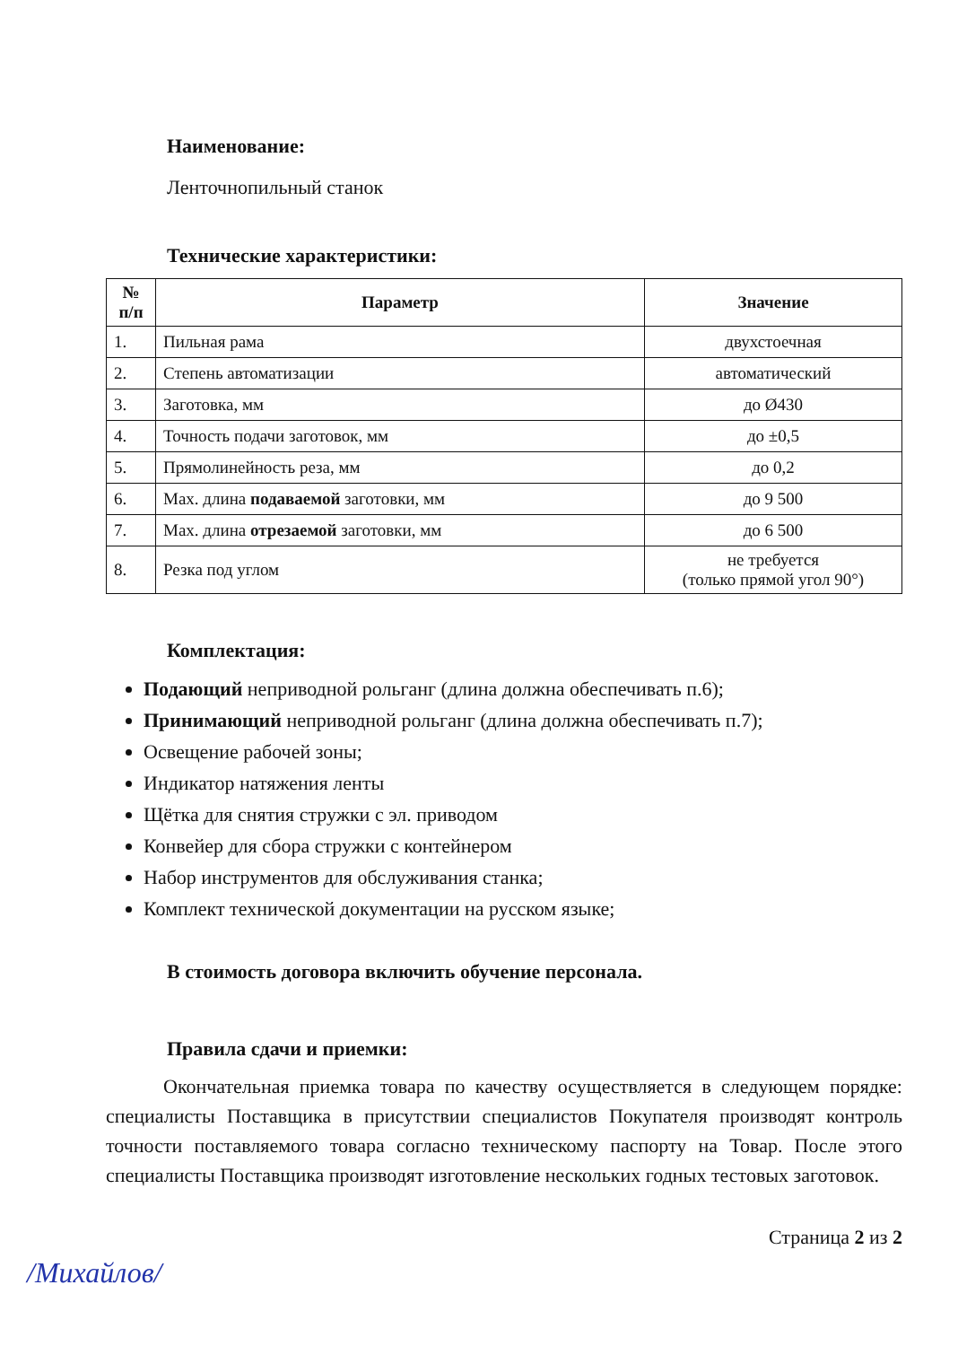Наименование:
Ленточнопильный станок
Технические характеристики:
| № п/п | Параметр | Значение |
| --- | --- | --- |
| 1. | Пильная рама | двухстоечная |
| 2. | Степень автоматизации | автоматический |
| 3. | Заготовка, мм | до Ø430 |
| 4. | Точность подачи заготовок, мм | до ±0,5 |
| 5. | Прямолинейность реза, мм | до 0,2 |
| 6. | Max. длина подаваемой заготовки, мм | до 9 500 |
| 7. | Max. длина отрезаемой заготовки, мм | до 6 500 |
| 8. | Резка под углом | не требуется (только прямой угол 90°) |
Комплектация:
Подающий неприводной рольганг (длина должна обеспечивать п.6);
Принимающий неприводной рольганг (длина должна обеспечивать п.7);
Освещение рабочей зоны;
Индикатор натяжения ленты
Щётка для снятия стружки с эл. приводом
Конвейер для сбора стружки с контейнером
Набор инструментов для обслуживания станка;
Комплект технической документации на русском языке;
В стоимость договора включить обучение персонала.
Правила сдачи и приемки:
Окончательная приемка товара по качеству осуществляется в следующем порядке: специалисты Поставщика в присутствии специалистов Покупателя производят контроль точности поставляемого товара согласно техническому паспорту на Товар. После этого специалисты Поставщика производят изготовление нескольких годных тестовых заготовок.
Страница 2 из 2
/Михайлов/